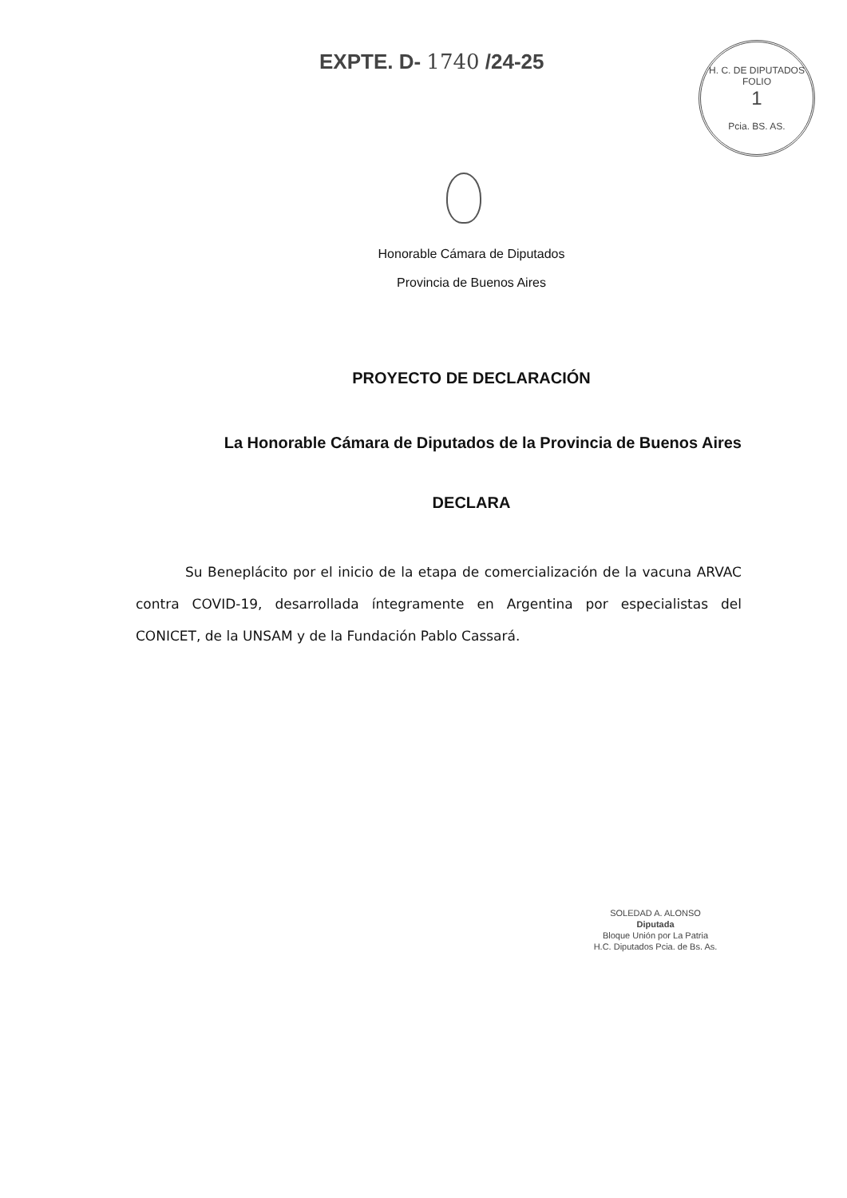EXPTE. D- 1740 /24-25
H. C. DE DIPUTADOS
FOLIO
1
Pcia. BS. AS.
Honorable Cámara de Diputados
Provincia de Buenos Aires
PROYECTO DE DECLARACIÓN
La Honorable Cámara de Diputados de la Provincia de Buenos Aires
DECLARA
Su Beneplácito por el inicio de la etapa de comercialización de la vacuna ARVAC contra COVID-19, desarrollada íntegramente en Argentina por especialistas del CONICET, de la UNSAM y de la Fundación Pablo Cassará.
SOLEDAD A. ALONSO
Diputada
Bloque Unión por La Patria
H.C. Diputados Pcia. de Bs. As.